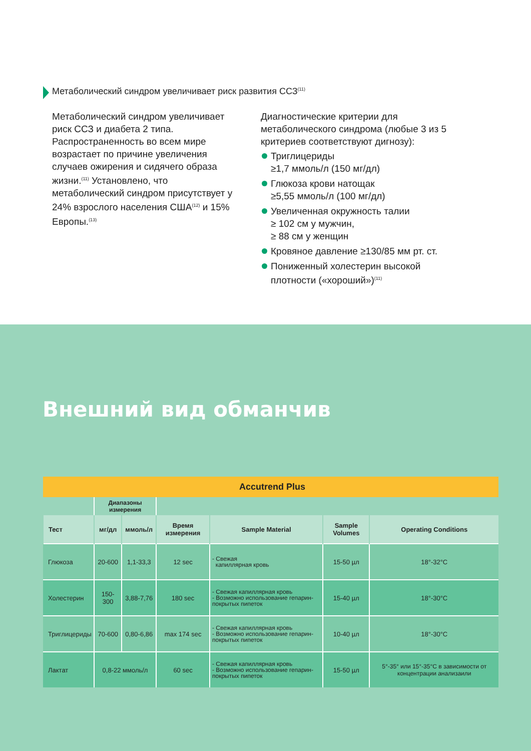Метаболический синдром увеличивает риск развития ССЗ<sup>(11)</sup>
Метаболический синдром увеличивает риск ССЗ и диабета 2 типа. Распространенность во всем мире возрастает по причине увеличения случаев ожирения и сидячего образа жизни.<sup>(11)</sup> Установлено, что метаболический синдром присутствует у 24% взрослого населения США<sup>(12)</sup> и 15% Европы.<sup>(13)</sup>
Диагностические критерии для метаболического синдрома (любые 3 из 5 критериев соответствуют дигнозу):
Триглицериды
≥1,7 ммоль/л (150 мг/дл)
Глюкоза крови натощак
≥5,55 ммоль/л (100 мг/дл)
Увеличенная окружность талии
≥ 102 см у мужчин,
≥ 88 см у женщин
Кровяное давление ≥130/85 мм рт. ст.
Пониженный холестерин высокой плотности («хороший»)<sup>(11)</sup>
Внешний вид обманчив
| Accutrend Plus | | | | | | |
| --- | --- | --- | --- | --- | --- | --- |
| | Диапазоны измерения | | | | | |
| Тест | мг/дл | ммоль/л | Время измерения | Sample Material | Sample Volumes | Operating Conditions |
| Глюкоза | 20-600 | 1,1-33,3 | 12 sec | - Свежая капиллярная кровь | 15-50 µл | 18°-32°C |
| Холестерин | 150-300 | 3,88-7,76 | 180 sec | - Свежая капиллярная кровь - Возможно использование гепарин-покрытых пипеток | 15-40 µл | 18°-30°C |
| Триглицериды | 70-600 | 0,80-6,86 | max 174 sec | - Свежая капиллярная кровь - Возможно использование гепарин-покрытых пипеток | 10-40 µл | 18°-30°C |
| Лактат | 0,8-22 ммоль/л | | 60 sec | - Свежая капиллярная кровь - Возможно использование гепарин-покрытых пипеток | 15-50 µл | 5°-35° или 15°-35°C в зависимости от концентрации анализаили |